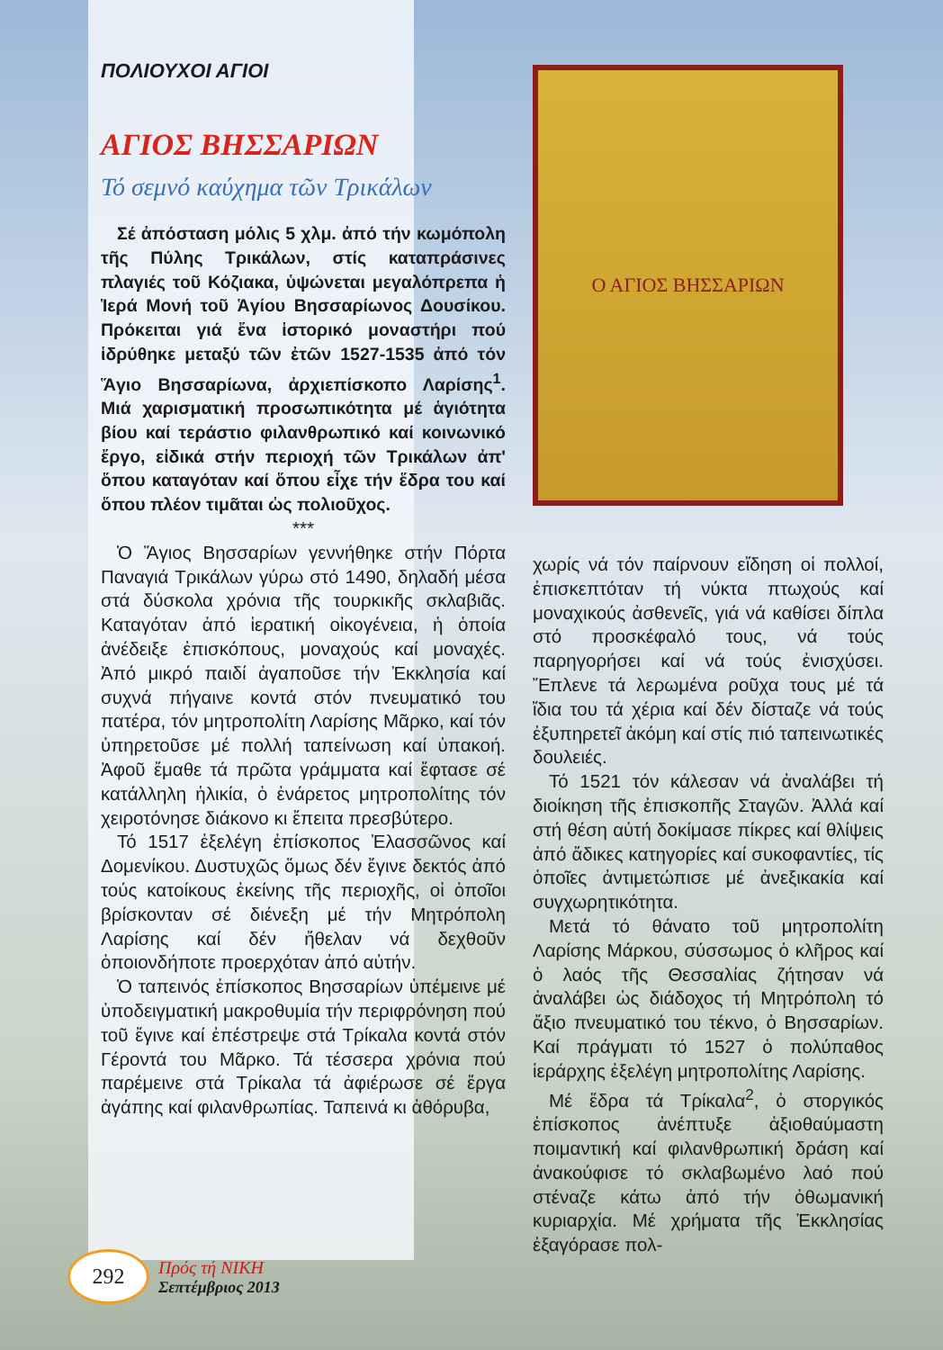ΠΟΛΙΟΥΧΟΙ ΑΓΙΟΙ
ΑΓΙΟΣ ΒΗΣΣΑΡΙΩΝ
Τό σεμνό καύχημα τῶν Τρικάλων
Σέ ἀπόσταση μόλις 5 χλμ. ἀπό τήν κωμόπολη τῆς Πύλης Τρικάλων, στίς καταπράσινες πλαγιές τοῦ Κόζιακα, ὑψώνεται μεγαλόπρεπα ἡ Ἱερά Μονή τοῦ Ἁγίου Βησσαρίωνος Δουσίκου. Πρόκειται γιά ἕνα ἱστορικό μοναστήρι πού ἱδρύθηκε μεταξύ τῶν ἐτῶν 1527-1535 ἀπό τόν Ἅγιο Βησσαρίωνα, ἀρχιεπίσκοπο Λαρίσης<sup>1</sup>. Μιά χαρισματική προσωπικότητα μέ ἁγιότητα βίου καί τεράστιο φιλανθρωπικό καί κοινωνικό ἔργο, εἰδικά στήν περιοχή τῶν Τρικάλων ἀπ' ὅπου καταγόταν καί ὅπου εἶχε τήν ἕδρα του καί ὅπου πλέον τιμᾶται ὡς πολιοῦχος.
***
Ὁ Ἅγιος Βησσαρίων γεννήθηκε στήν Πόρτα Παναγιά Τρικάλων γύρω στό 1490, δηλαδή μέσα στά δύσκολα χρόνια τῆς τουρκικῆς σκλαβιᾶς. Καταγόταν ἀπό ἱερατική οἰκογένεια, ἡ ὁποία ἀνέδειξε ἐπισκόπους, μοναχούς καί μοναχές. Ἀπό μικρό παιδί ἀγαποῦσε τήν Ἐκκλησία καί συχνά πήγαινε κοντά στόν πνευματικό του πατέρα, τόν μητροπολίτη Λαρίσης Μᾶρκο, καί τόν ὑπηρετοῦσε μέ πολλή ταπείνωση καί ὑπακοή. Ἀφοῦ ἔμαθε τά πρῶτα γράμματα καί ἔφτασε σέ κατάλληλη ἡλικία, ὁ ἐνάρετος μητροπολίτης τόν χειροτόνησε διάκονο κι ἔπειτα πρεσβύτερο.
Τό 1517 ἐξελέγη ἐπίσκοπος Ἐλασσῶνος καί Δομενίκου. Δυστυχῶς ὅμως δέν ἔγινε δεκτός ἀπό τούς κατοίκους ἐκείνης τῆς περιοχῆς, οἱ ὁποῖοι βρίσκονταν σέ διένεξη μέ τήν Μητρόπολη Λαρίσης καί δέν ἤθελαν νά δεχθοῦν ὁποιονδήποτε προερχόταν ἀπό αὐτήν.
Ὁ ταπεινός ἐπίσκοπος Βησσαρίων ὑπέμεινε μέ ὑποδειγματική μακροθυμία τήν περιφρόνηση πού τοῦ ἔγινε καί ἐπέστρεψε στά Τρίκαλα κοντά στόν Γέροντά του Μᾶρκο. Τά τέσσερα χρόνια πού παρέμεινε στά Τρίκαλα τά ἀφιέρωσε σέ ἔργα ἀγάπης καί φιλανθρωπίας. Ταπεινά κι ἀθόρυβα,
Ο ΑΓΙΟΣ ΒΗΣΣΑΡΙΩΝ
χωρίς νά τόν παίρνουν εἴδηση οἱ πολλοί, ἐπισκεπτόταν τή νύκτα πτωχούς καί μοναχικούς ἀσθενεῖς, γιά νά καθίσει δίπλα στό προσκέφαλό τους, νά τούς παρηγορήσει καί νά τούς ἐνισχύσει. Ἔπλενε τά λερωμένα ροῦχα τους μέ τά ἴδια του τά χέρια καί δέν δίσταζε νά τούς ἐξυπηρετεῖ ἀκόμη καί στίς πιό ταπεινωτικές δουλειές.
Τό 1521 τόν κάλεσαν νά ἀναλάβει τή διοίκηση τῆς ἐπισκοπῆς Σταγῶν. Ἀλλά καί στή θέση αὐτή δοκίμασε πίκρες καί θλίψεις ἀπό ἄδικες κατηγορίες καί συκοφαντίες, τίς ὁποῖες ἀντιμετώπισε μέ ἀνεξικακία καί συγχωρητικότητα.
Μετά τό θάνατο τοῦ μητροπολίτη Λαρίσης Μάρκου, σύσσωμος ὁ κλῆρος καί ὁ λαός τῆς Θεσσαλίας ζήτησαν νά ἀναλάβει ὡς διάδοχος τή Μητρόπολη τό ἄξιο πνευματικό του τέκνο, ὁ Βησσαρίων. Καί πράγματι τό 1527 ὁ πολύπαθος ἱεράρχης ἐξελέγη μητροπολίτης Λαρίσης.
Μέ ἕδρα τά Τρίκαλα<sup>2</sup>, ὁ στοργικός ἐπίσκοπος ἀνέπτυξε ἀξιοθαύμαστη ποιμαντική καί φιλανθρωπική δράση καί ἀνακούφισε τό σκλαβωμένο λαό πού στέναζε κάτω ἀπό τήν ὀθωμανική κυριαρχία. Μέ χρήματα τῆς Ἐκκλησίας ἐξαγόρασε πολ-
292
Πρός τή ΝΙΚΗ
Σεπτέμβριος 2013